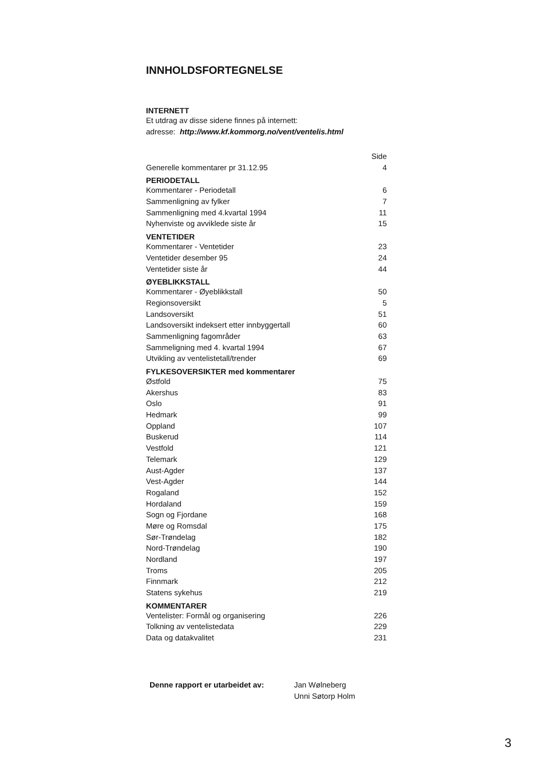INNHOLDSFORTEGNELSE
INTERNETT
Et utdrag av disse sidene finnes på internett:
adresse: http://www.kf.kommorg.no/vent/ventelis.html
Side
Generelle kommentarer pr 31.12.95 4
PERIODETALL
Kommentarer - Periodetall 6
Sammenligning av fylker 7
Sammenligning med 4.kvartal 1994 11
Nyhenviste og avviklede siste år 15
VENTETIDER
Kommentarer - Ventetider 23
Ventetider desember 95 24
Ventetider siste år 44
ØYEBLIKKSTALL
Kommentarer - Øyeblikkstall 50
Regionsoversikt 5
Landsoversikt 51
Landsoversikt indeksert etter innbyggertall 60
Sammenligning fagområder 63
Sammeligning med 4. kvartal 1994 67
Utvikling av ventelistetall/trender 69
FYLKESOVERSIKTER med kommentarer
Østfold 75
Akershus 83
Oslo 91
Hedmark 99
Oppland 107
Buskerud 114
Vestfold 121
Telemark 129
Aust-Agder 137
Vest-Agder 144
Rogaland 152
Hordaland 159
Sogn og Fjordane 168
Møre og Romsdal 175
Sør-Trøndelag 182
Nord-Trøndelag 190
Nordland 197
Troms 205
Finnmark 212
Statens sykehus 219
KOMMENTARER
Ventelister: Formål og organisering 226
Tolkning av ventelistedata 229
Data og datakvalitet 231
Denne rapport er utarbeidet av: Jan Wølneberg
Unni Søtorp Holm
3